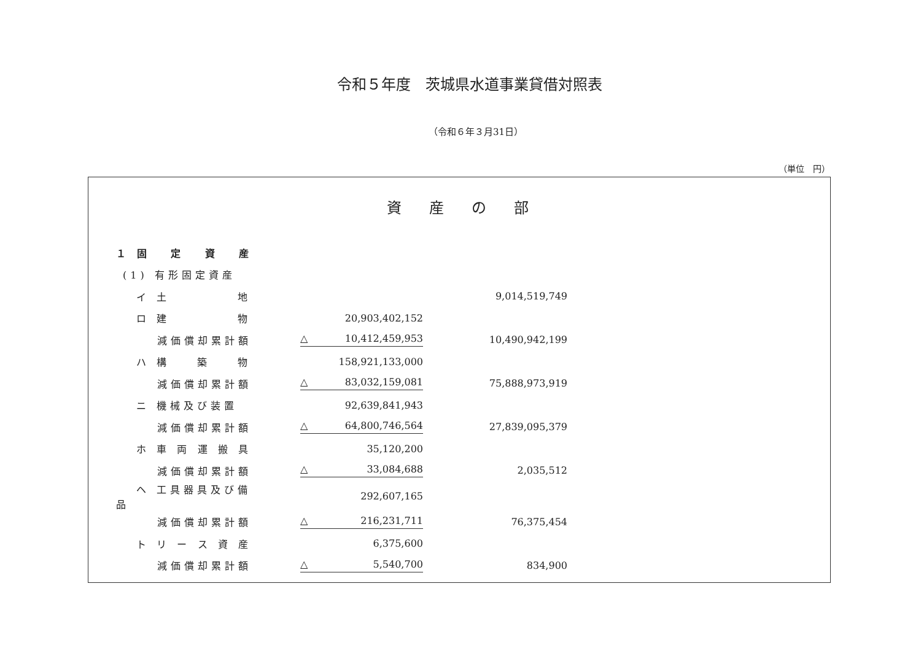令和５年度　茨城県水道事業貸借対照表
（令和６年３月31日）
（単位　円）
資産の部
| １ 固 定 資 産 | | | |
| (1) 有形固定資産 | | | |
| イ 土 地 | | | 9,014,519,749 |
| ロ 建 物 | | 20,903,402,152 | |
| 減価償却累計額 | | △ 10,412,459,953 | 10,490,942,199 |
| ハ 構 築 物 | | 158,921,133,000 | |
| 減価償却累計額 | | △ 83,032,159,081 | 75,888,973,919 |
| ニ 機械及び装置 | | 92,639,841,943 | |
| 減価償却累計額 | | △ 64,800,746,564 | 27,839,095,379 |
| ホ 車 両 運 搬 具 | | 35,120,200 | |
| 減価償却累計額 | | △ 33,084,688 | 2,035,512 |
| ヘ 工具器具及び備品 | | 292,607,165 | |
| 減価償却累計額 | | △ 216,231,711 | 76,375,454 |
| ト リ ー ス 資 産 | | 6,375,600 | |
| 減価償却累計額 | | △ 5,540,700 | 834,900 |